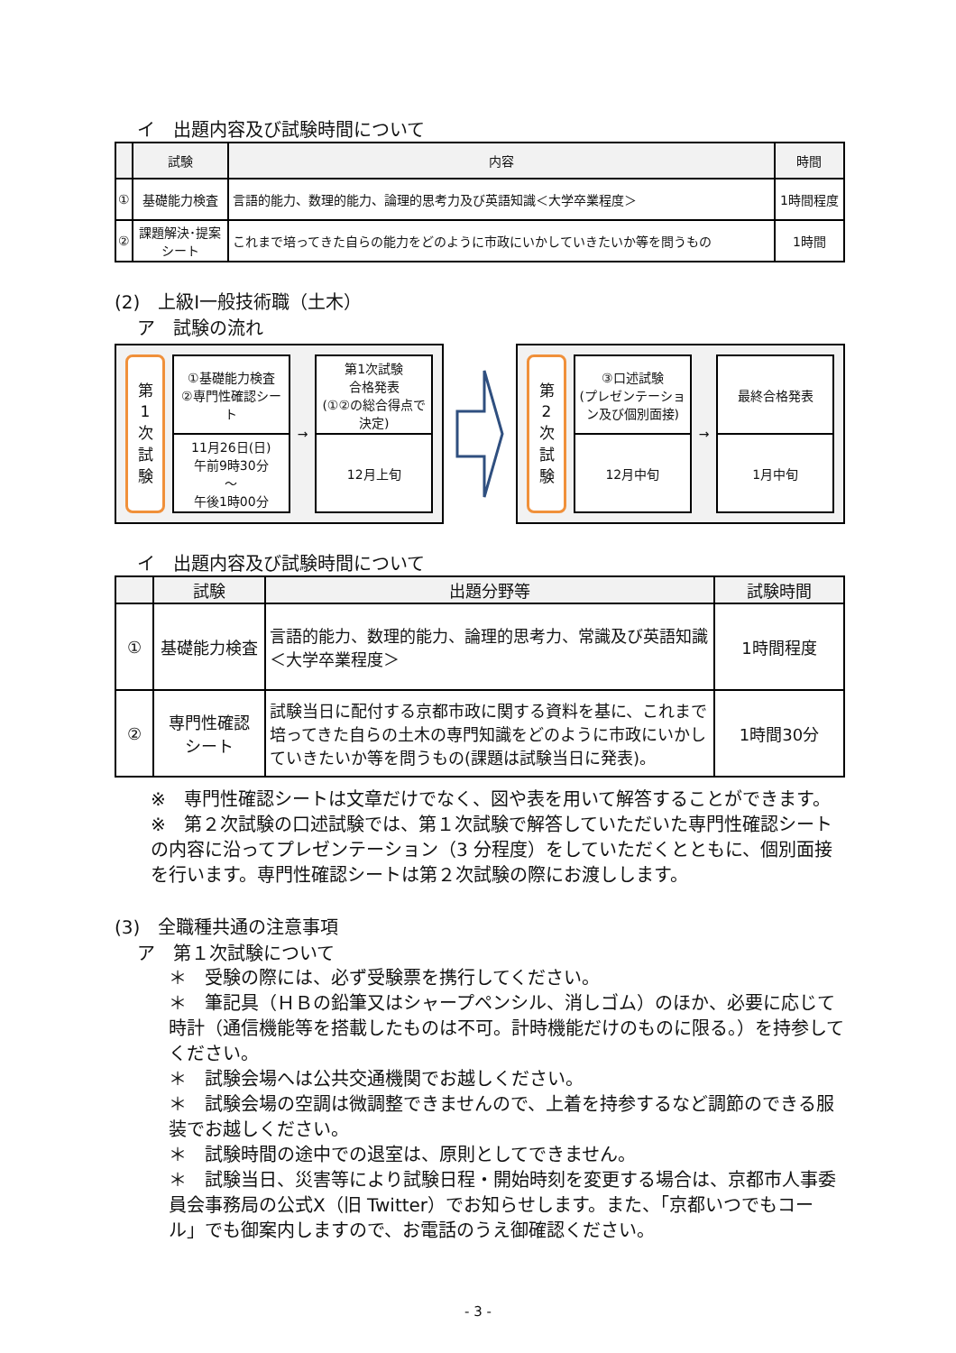イ　出題内容及び試験時間について
| | 試験 | 内容 | 時間 |
| --- | --- | --- | --- |
| ① | 基礎能力検査 | 言語的能力、数理的能力、論理的思考力及び英語知識＜大学卒業程度＞ | 1時間程度 |
| ② | 課題解決･提案 シート | これまで培ってきた自らの能力をどのように市政にいかしていきたいか等を問うもの | 1時間 |
(2)　上級Ⅰ一般技術職（土木）
ア　試験の流れ
第
1
次
試
験
①基礎能力検査
②専門性確認シート
11月26日(日)
午前9時30分
～
午後1時00分
→ 第1次試験
合格発表
(①②の総合得点で決定)
12月上旬
第
2
次
試
験
③口述試験
(プレゼンテーション及び個別面接)
12月中旬
→ 最終合格発表
1月中旬
イ　出題内容及び試験時間について
| | 試験 | 出題分野等 | 試験時間 |
| --- | --- | --- | --- |
| ① | 基礎能力検査 | 言語的能力、数理的能力、論理的思考力、常識及び英語知識＜大学卒業程度＞ | 1時間程度 |
| ② | 専門性確認 シート | 試験当日に配付する京都市政に関する資料を基に、これまで培ってきた自らの土木の専門知識をどのように市政にいかしていきたいか等を問うもの(課題は試験当日に発表)。 | 1時間30分 |
※　専門性確認シートは文章だけでなく、図や表を用いて解答することができます。
※　第２次試験の口述試験では、第１次試験で解答していただいた専門性確認シートの内容に沿ってプレゼンテーション（3 分程度）をしていただくとともに、個別面接を行います。専門性確認シートは第２次試験の際にお渡しします。
(3)　全職種共通の注意事項
ア　第１次試験について
＊　受験の際には、必ず受験票を携行してください。
＊　筆記具（ＨＢの鉛筆又はシャープペンシル、消しゴム）のほか、必要に応じて時計（通信機能等を搭載したものは不可。計時機能だけのものに限る。）を持参してください。
＊　試験会場へは公共交通機関でお越しください。
＊　試験会場の空調は微調整できませんので、上着を持参するなど調節のできる服装でお越しください。
＊　試験時間の途中での退室は、原則としてできません。
＊　試験当日、災害等により試験日程・開始時刻を変更する場合は、京都市人事委員会事務局の公式X（旧 Twitter）でお知らせします。また、「京都いつでもコール」でも御案内しますので、お電話のうえ御確認ください。
- 3 -